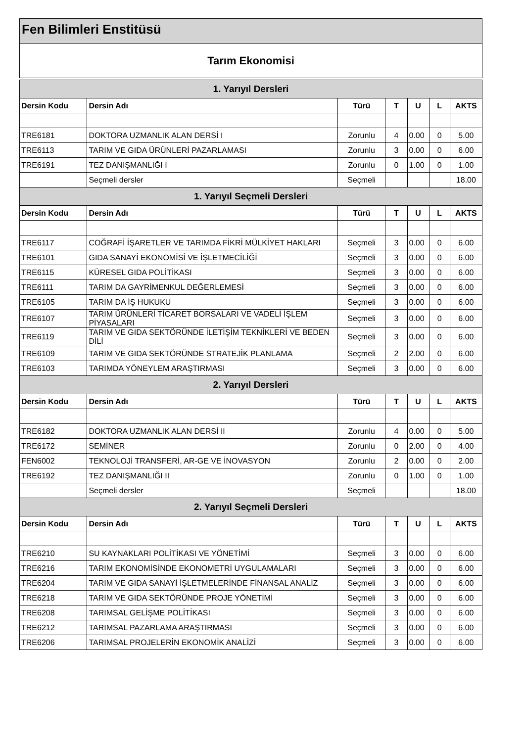Fen Bilimleri Enstitüsü
Tarım Ekonomisi
| 1. Yarıyıl Dersleri | | | | | | |
| --- | --- | --- | --- | --- | --- | --- |
| Dersin Kodu | Dersin Adı | Türü | T | U | L | AKTS |
| TRE6181 | DOKTORA UZMANLIK ALAN DERSİ I | Zorunlu | 4 | 0.00 | 0 | 5.00 |
| TRE6113 | TARIM VE GIDA ÜRÜNLERİ PAZARLAMASI | Zorunlu | 3 | 0.00 | 0 | 6.00 |
| TRE6191 | TEZ DANIŞMANLIĞI I | Zorunlu | 0 | 1.00 | 0 | 1.00 |
| | Seçmeli dersler | Seçmeli | | | | 18.00 |
| 1. Yarıyıl Seçmeli Dersleri | | | | | | |
| Dersin Kodu | Dersin Adı | Türü | T | U | L | AKTS |
| TRE6117 | COĞRAFİ İŞARETLER VE TARIMDA FİKRİ MÜLKİYET HAKLARI | Seçmeli | 3 | 0.00 | 0 | 6.00 |
| TRE6101 | GIDA SANAYİ EKONOMİSİ VE İŞLETMECİLİĞİ | Seçmeli | 3 | 0.00 | 0 | 6.00 |
| TRE6115 | KÜRESEL GIDA POLİTİKASI | Seçmeli | 3 | 0.00 | 0 | 6.00 |
| TRE6111 | TARIM DA GAYRİMENKUL DEĞERLEMESİ | Seçmeli | 3 | 0.00 | 0 | 6.00 |
| TRE6105 | TARIM DA İŞ HUKUKU | Seçmeli | 3 | 0.00 | 0 | 6.00 |
| TRE6107 | TARIM ÜRÜNLERİ TİCARET BORSALARI VE VADELİ İŞLEM PİYASALARI | Seçmeli | 3 | 0.00 | 0 | 6.00 |
| TRE6119 | TARIM VE GIDA SEKTÖRÜNDE İLETİŞİM TEKNİKLERİ VE BEDEN DİLİ | Seçmeli | 3 | 0.00 | 0 | 6.00 |
| TRE6109 | TARIM VE GIDA SEKTÖRÜNDE STRATEJİK PLANLAMA | Seçmeli | 2 | 2.00 | 0 | 6.00 |
| TRE6103 | TARIMDA YÖNEYLEM ARAŞTIRMASI | Seçmeli | 3 | 0.00 | 0 | 6.00 |
| 2. Yarıyıl Dersleri | | | | | | |
| Dersin Kodu | Dersin Adı | Türü | T | U | L | AKTS |
| TRE6182 | DOKTORA UZMANLIK ALAN DERSİ II | Zorunlu | 4 | 0.00 | 0 | 5.00 |
| TRE6172 | SEMİNER | Zorunlu | 0 | 2.00 | 0 | 4.00 |
| FEN6002 | TEKNOLOJİ TRANSFERİ, AR-GE VE İNOVASYON | Zorunlu | 2 | 0.00 | 0 | 2.00 |
| TRE6192 | TEZ DANIŞMANLIĞI II | Zorunlu | 0 | 1.00 | 0 | 1.00 |
| | Seçmeli dersler | Seçmeli | | | | 18.00 |
| 2. Yarıyıl Seçmeli Dersleri | | | | | | |
| Dersin Kodu | Dersin Adı | Türü | T | U | L | AKTS |
| TRE6210 | SU KAYNAKLARI POLİTİKASI VE YÖNETİMİ | Seçmeli | 3 | 0.00 | 0 | 6.00 |
| TRE6216 | TARIM EKONOMİSİNDE EKONOMETRİ UYGULAMALARI | Seçmeli | 3 | 0.00 | 0 | 6.00 |
| TRE6204 | TARIM VE GIDA SANAYİ İŞLETMELERİNDE FİNANSAL ANALİZ | Seçmeli | 3 | 0.00 | 0 | 6.00 |
| TRE6218 | TARIM VE GIDA SEKTÖRÜNDE PROJE YÖNETİMİ | Seçmeli | 3 | 0.00 | 0 | 6.00 |
| TRE6208 | TARIMSAL GELİŞME POLİTİKASI | Seçmeli | 3 | 0.00 | 0 | 6.00 |
| TRE6212 | TARIMSAL PAZARLAMA ARAŞTIRMASI | Seçmeli | 3 | 0.00 | 0 | 6.00 |
| TRE6206 | TARIMSAL PROJELERİN EKONOMİK ANALİZİ | Seçmeli | 3 | 0.00 | 0 | 6.00 |